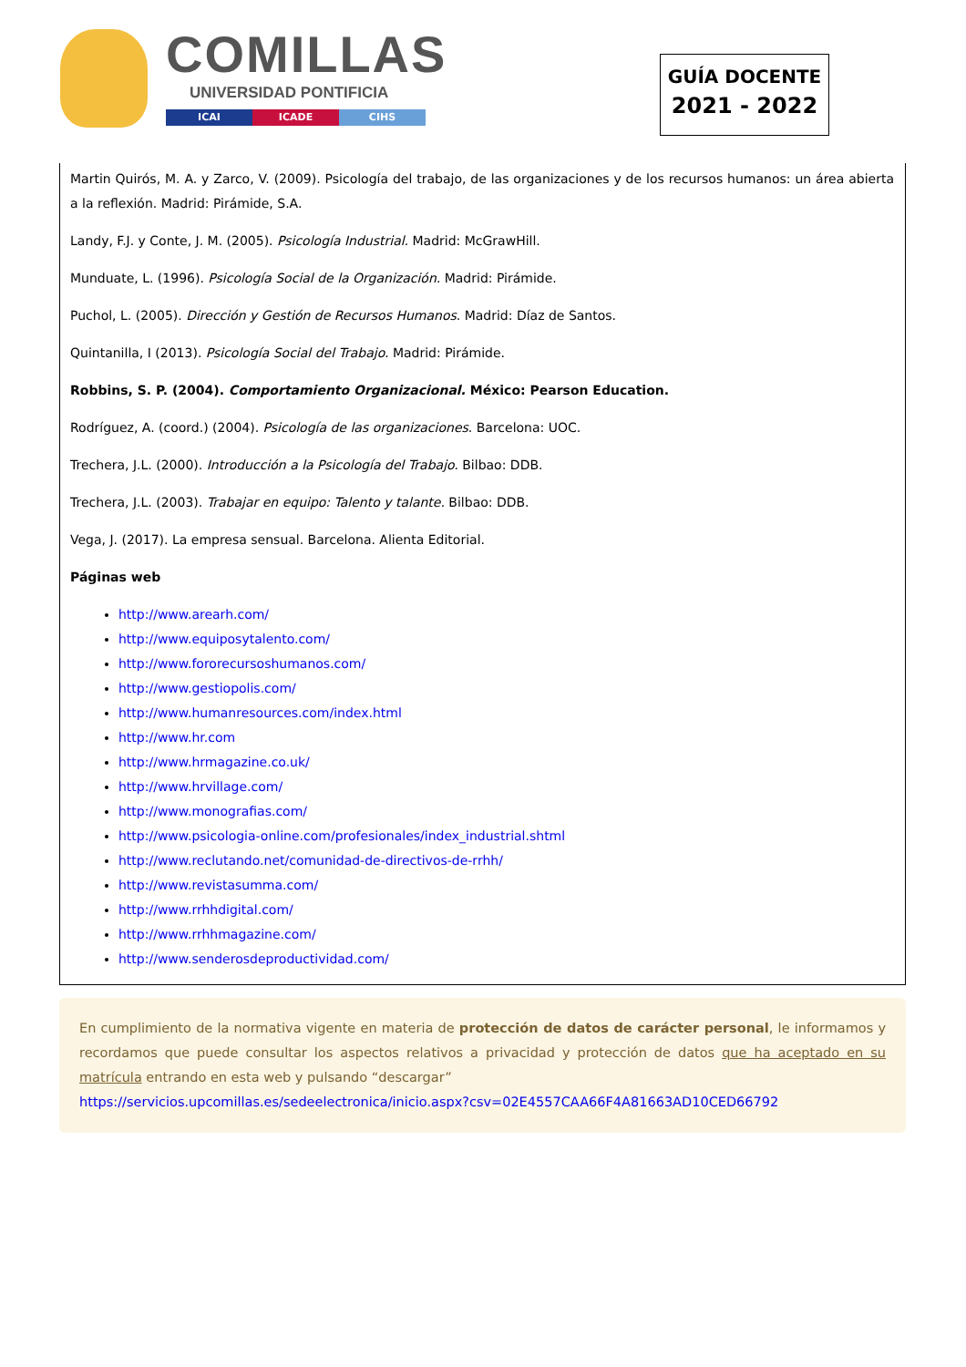COMILLAS
UNIVERSIDAD PONTIFICIA
ICAI ICADE CIHS
GUÍA DOCENTE
2021 - 2022
Martin Quirós, M. A. y Zarco, V. (2009). Psicología del trabajo, de las organizaciones y de los recursos humanos: un área abierta a la reflexión. Madrid: Pirámide, S.A.
Landy, F.J. y Conte, J. M. (2005). Psicología Industrial. Madrid: McGrawHill.
Munduate, L. (1996). Psicología Social de la Organización. Madrid: Pirámide.
Puchol, L. (2005). Dirección y Gestión de Recursos Humanos. Madrid: Díaz de Santos.
Quintanilla, I (2013). Psicología Social del Trabajo. Madrid: Pirámide.
Robbins, S. P. (2004). Comportamiento Organizacional. México: Pearson Education.
Rodríguez, A. (coord.) (2004). Psicología de las organizaciones. Barcelona: UOC.
Trechera, J.L. (2000). Introducción a la Psicología del Trabajo. Bilbao: DDB.
Trechera, J.L. (2003). Trabajar en equipo: Talento y talante. Bilbao: DDB.
Vega, J. (2017). La empresa sensual. Barcelona. Alienta Editorial.
Páginas web
http://www.arearh.com/
http://www.equiposytalento.com/
http://www.fororecursoshumanos.com/
http://www.gestiopolis.com/
http://www.humanresources.com/index.html
http://www.hr.com
http://www.hrmagazine.co.uk/
http://www.hrvillage.com/
http://www.monografias.com/
http://www.psicologia-online.com/profesionales/index_industrial.shtml
http://www.reclutando.net/comunidad-de-directivos-de-rrhh/
http://www.revistasumma.com/
http://www.rrhhdigital.com/
http://www.rrhhmagazine.com/
http://www.senderosdeproductividad.com/
En cumplimiento de la normativa vigente en materia de protección de datos de carácter personal, le informamos y recordamos que puede consultar los aspectos relativos a privacidad y protección de datos que ha aceptado en su matrícula entrando en esta web y pulsando “descargar”
https://servicios.upcomillas.es/sedeelectronica/inicio.aspx?csv=02E4557CAA66F4A81663AD10CED66792